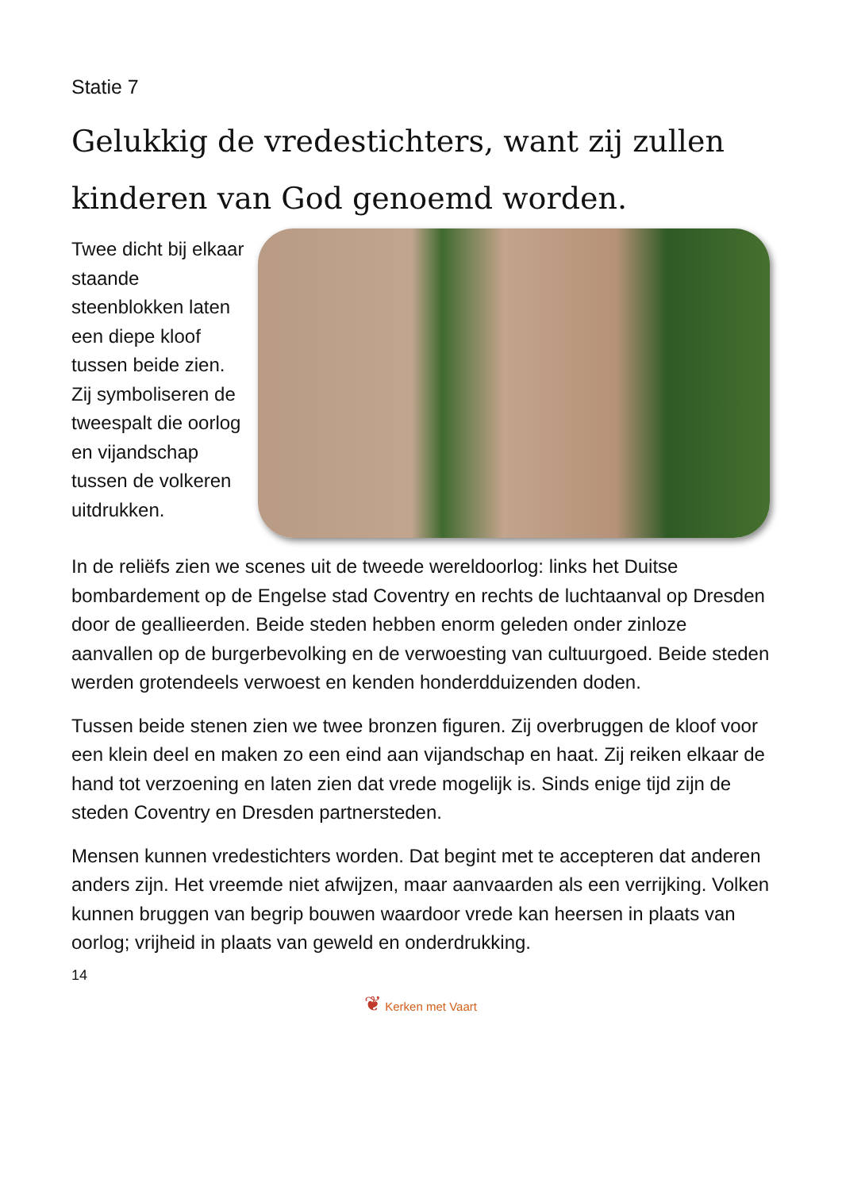Statie 7
Gelukkig de vredestichters, want zij zullen kinderen van God genoemd worden.
Twee dicht bij elkaar staande steenblokken laten een diepe kloof tussen beide zien. Zij symboliseren de tweespalt die oorlog en vijandschap tussen de volkeren uitdrukken.
In de reliëfs zien we scenes uit de tweede wereldoorlog: links het Duitse bombardement op de Engelse stad Coventry en rechts de luchtaanval op Dresden door de geallieerden. Beide steden hebben enorm geleden onder zinloze aanvallen op de burgerbevolking en de verwoesting van cultuurgoed. Beide steden werden grotendeels verwoest en kenden honderdduizenden doden.
Tussen beide stenen zien we twee bronzen figuren. Zij overbruggen de kloof voor een klein deel en maken zo een eind aan vijandschap en haat. Zij reiken elkaar de hand tot verzoening en laten zien dat vrede mogelijk is. Sinds enige tijd zijn de steden Coventry en Dresden partnersteden.
Mensen kunnen vredestichters worden. Dat begint met te accepteren dat anderen anders zijn. Het vreemde niet afwijzen, maar aanvaarden als een verrijking. Volken kunnen bruggen van begrip bouwen waardoor vrede kan heersen in plaats van oorlog; vrijheid in plaats van geweld en onderdrukking.
14
❦ Kerken met Vaart